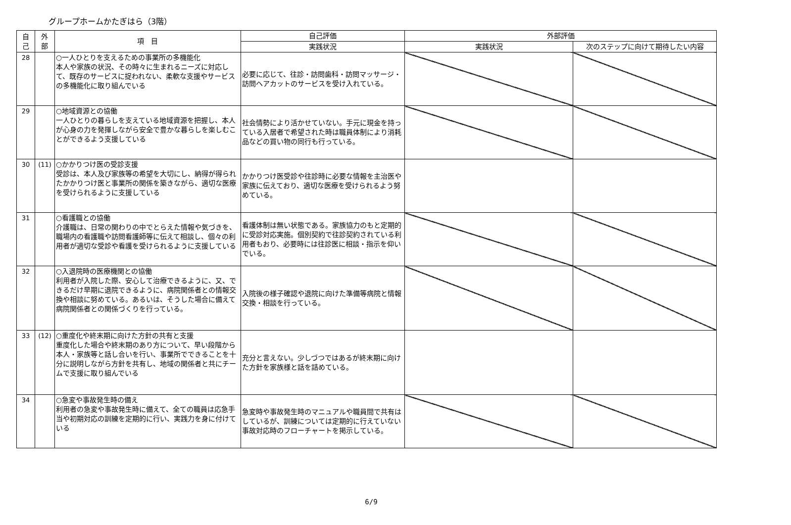グループホームかたぎはら（3階）
| 自 己 | 外 部 | 項 目 | 自己評価 | 外部評価 | |
| --- | --- | --- | --- | --- | --- |
| | | | 実践状況 | 実践状況 | 次のステップに向けて期待したい内容 |
| 28 | | ○一人ひとりを支えるための事業所の多機能化 本人や家族の状況、その時々に生まれるニーズに対応して、既存のサービスに捉われない、柔軟な支援やサービスの多機能化に取り組んでいる | 必要に応じて、往診・訪問歯科・訪問マッサージ・訪問ヘアカットのサービスを受け入れている。 | | |
| 29 | | ○地域資源との協働 一人ひとりの暮らしを支えている地域資源を把握し、本人が心身の力を発揮しながら安全で豊かな暮らしを楽しむことができるよう支援している | 社会情勢により活かせていない。手元に現金を持っている入居者で希望された時は職員体制により消耗品などの買い物の同行も行っている。 | | |
| 30 | (11) | ○かかりつけ医の受診支援 受診は、本人及び家族等の希望を大切にし、納得が得られたかかりつけ医と事業所の関係を築きながら、適切な医療を受けられるように支援している | かかりつけ医受診や往診時に必要な情報を主治医や家族に伝えており、適切な医療を受けられるよう努めている。 | | |
| 31 | | ○看護職との協働 介護職は、日常の関わりの中でとらえた情報や気づきを、職場内の看護職や訪問看護師等に伝えて相談し、個々の利用者が適切な受診や看護を受けられるように支援している | 看護体制は無い状態である。家族協力のもと定期的に受診対応実施。個別契約で往診契約されている利用者もおり、必要時には往診医に相談・指示を仰いでいる。 | | |
| 32 | | ○入退院時の医療機関との協働 利用者が入院した際、安心して治療できるように、又、できるだけ早期に退院できるように、病院関係者との情報交換や相談に努めている。あるいは、そうした場合に備えて病院関係者との関係づくりを行っている。 | 入院後の様子確認や退院に向けた準備等病院と情報交換・相談を行っている。 | | |
| 33 | (12) | ○重度化や終末期に向けた方針の共有と支援 重度化した場合や終末期のあり方について、早い段階から本人・家族等と話し合いを行い、事業所でできることを十分に説明しながら方針を共有し、地域の関係者と共にチームで支援に取り組んでいる | 充分と言えない。少しづつではあるが終末期に向けた方針を家族様と話を詰めている。 | | |
| 34 | | ○急変や事故発生時の備え 利用者の急変や事故発生時に備えて、全ての職員は応急手当や初期対応の訓練を定期的に行い、実践力を身に付けている | 急変時や事故発生時のマニュアルや職員間で共有はしているが、訓練については定期的に行えていない事故対応時のフローチャートを掲示している。 | | |
6/9